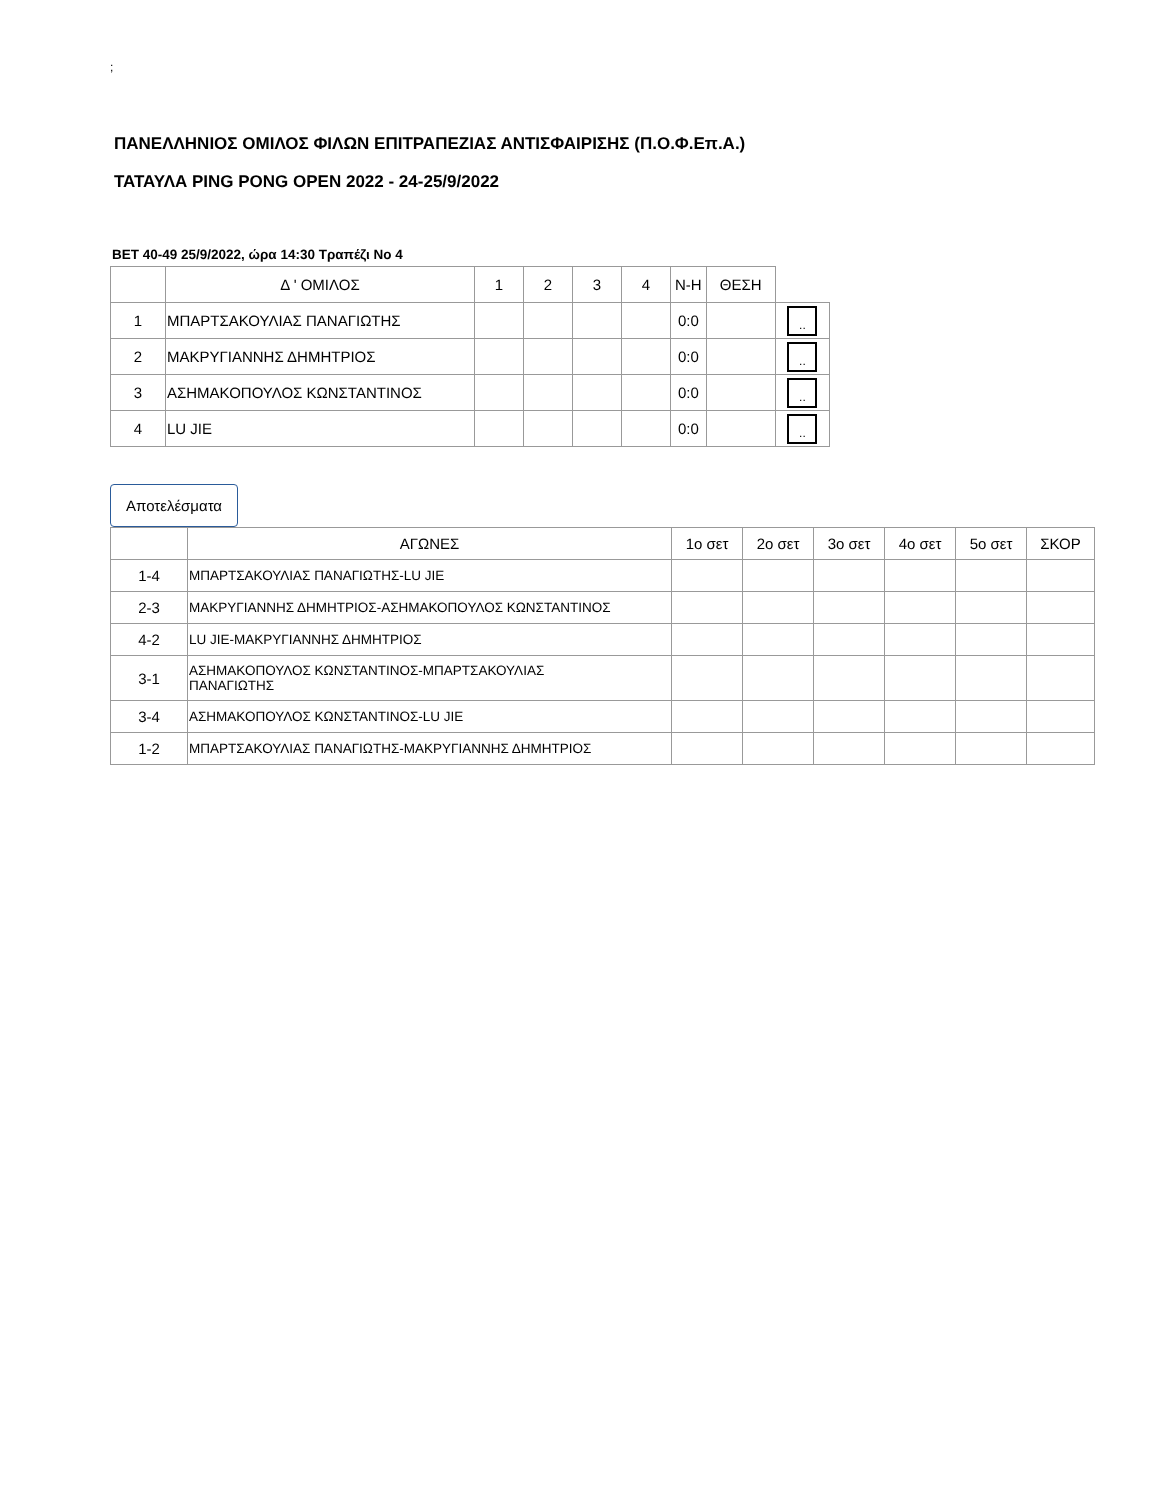;
ΠΑΝΕΛΛΗΝΙΟΣ ΟΜΙΛΟΣ ΦΙΛΩΝ ΕΠΙΤΡΑΠΕΖΙΑΣ ΑΝΤΙΣΦΑΙΡΙΣΗΣ (Π.Ο.Φ.Επ.Α.)
ΤΑΤΑΥΛΑ PING PONG OPEN 2022 - 24-25/9/2022
ΒΕΤ 40-49 25/9/2022, ώρα 14:30 Τραπέζι Νο 4
| | Δ ' ΟΜΙΛΟΣ | 1 | 2 | 3 | 4 | Ν-Η | ΘΕΣΗ | |
| 1 | ΜΠΑΡΤΣΑΚΟΥΛΙΑΣ ΠΑΝΑΓΙΩΤΗΣ | | | | | 0:0 | | .. |
| 2 | ΜΑΚΡΥΓΙΑΝΝΗΣ ΔΗΜΗΤΡΙΟΣ | | | | | 0:0 | | .. |
| 3 | ΑΣΗΜΑΚΟΠΟΥΛΟΣ ΚΩΝΣΤΑΝΤΙΝΟΣ | | | | | 0:0 | | .. |
| 4 | LU JIE | | | | | 0:0 | | .. |
Αποτελέσματα
| | ΑΓΩΝΕΣ | 1ο σετ | 2ο σετ | 3ο σετ | 4ο σετ | 5ο σετ | ΣΚΟΡ |
| 1-4 | ΜΠΑΡΤΣΑΚΟΥΛΙΑΣ ΠΑΝΑΓΙΩΤΗΣ-LU JIE | | | | | | |
| 2-3 | ΜΑΚΡΥΓΙΑΝΝΗΣ ΔΗΜΗΤΡΙΟΣ-ΑΣΗΜΑΚΟΠΟΥΛΟΣ ΚΩΝΣΤΑΝΤΙΝΟΣ | | | | | | |
| 4-2 | LU JIE-ΜΑΚΡΥΓΙΑΝΝΗΣ ΔΗΜΗΤΡΙΟΣ | | | | | | |
| 3-1 | ΑΣΗΜΑΚΟΠΟΥΛΟΣ ΚΩΝΣΤΑΝΤΙΝΟΣ-ΜΠΑΡΤΣΑΚΟΥΛΙΑΣ ΠΑΝΑΓΙΩΤΗΣ | | | | | | |
| 3-4 | ΑΣΗΜΑΚΟΠΟΥΛΟΣ ΚΩΝΣΤΑΝΤΙΝΟΣ-LU JIE | | | | | | |
| 1-2 | ΜΠΑΡΤΣΑΚΟΥΛΙΑΣ ΠΑΝΑΓΙΩΤΗΣ-ΜΑΚΡΥΓΙΑΝΝΗΣ ΔΗΜΗΤΡΙΟΣ | | | | | | |